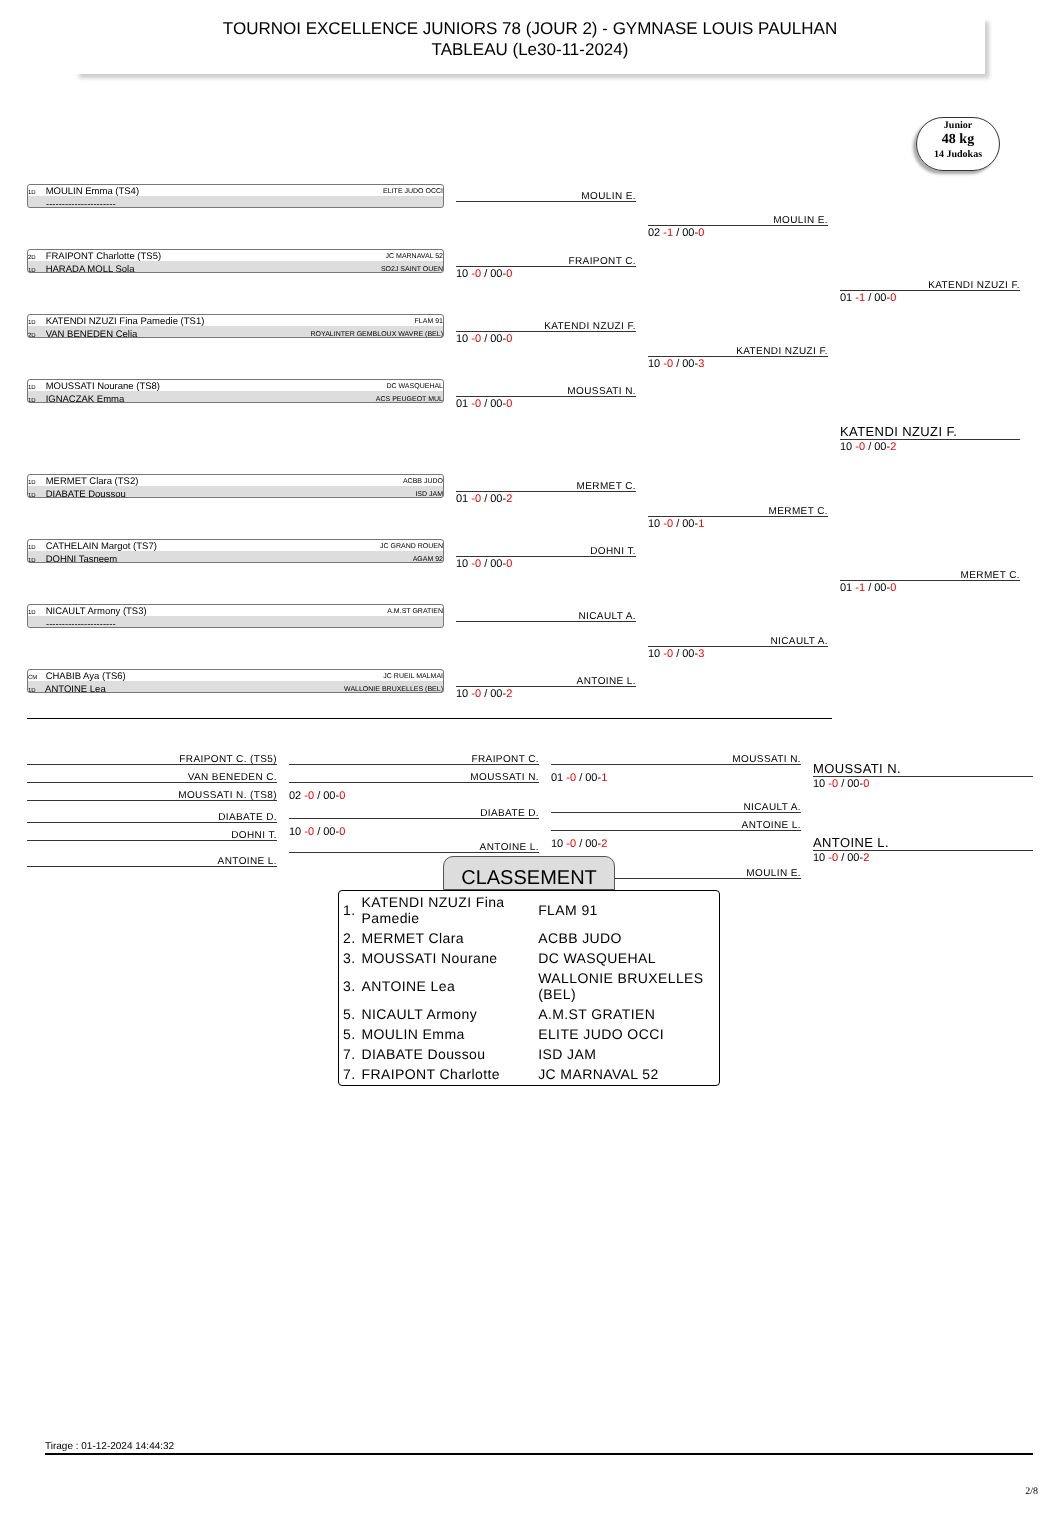TOURNOI EXCELLENCE JUNIORS 78 (JOUR 2) - GYMNASE LOUIS PAULHAN
TABLEAU (Le30-11-2024)
Junior
48 kg
14 Judokas
1D MOULIN Emma (TS4) ELITE JUDO OCCI
----------------------
2D FRAIPONT Charlotte (TS5) JC MARNAVAL 52
1D HARADA MOLL Sola SO2J SAINT OUEN
1D KATENDI NZUZI Fina Pamedie (TS1) FLAM 91
2D VAN BENEDEN Celia ROYALINTER GEMBLOUX WAVRE (BEL)
1D MOUSSATI Nourane (TS8) DC WASQUEHAL
1D IGNACZAK Emma ACS PEUGEOT MUL
1D MERMET Clara (TS2) ACBB JUDO
1D DIABATE Doussou ISD JAM
1D CATHELAIN Margot (TS7) JC GRAND ROUEN
1D DOHNI Tasneem AGAM 92
1D NICAULT Armony (TS3) A.M.ST GRATIEN
----------------------
CM CHABIB Aya (TS6) JC RUEIL MALMAI
1D ANTOINE Lea WALLONIE BRUXELLES (BEL)
MOULIN E.
FRAIPONT C.
10 -0 / 00-0
KATENDI NZUZI F.
10 -0 / 00-0
MOUSSATI N.
01 -0 / 00-0
MERMET C.
01 -0 / 00-2
DOHNI T.
10 -0 / 00-0
NICAULT A.
ANTOINE L.
10 -0 / 00-2
MOULIN E.
02 -1 / 00-0
KATENDI NZUZI F.
10 -0 / 00-3
MERMET C.
10 -0 / 00-1
NICAULT A.
10 -0 / 00-3
KATENDI NZUZI F.
01 -1 / 00-0
KATENDI NZUZI F.
10 -0 / 00-2
MERMET C.
01 -1 / 00-0
FRAIPONT C. (TS5)
VAN BENEDEN C.
MOUSSATI N. (TS8)
DIABATE D.
DOHNI T.
ANTOINE L.
FRAIPONT C.
MOUSSATI N.
02 -0 / 00-0
DIABATE D.
10 -0 / 00-0
ANTOINE L.
MOUSSATI N.
01 -0 / 00-1
NICAULT A.
ANTOINE L.
10 -0 / 00-2
MOULIN E.
MOUSSATI N.
10 -0 / 00-0
ANTOINE L.
10 -0 / 00-2
CLASSEMENT
| 1. | KATENDI NZUZI Fina Pamedie | FLAM 91 |
| 2. | MERMET Clara | ACBB JUDO |
| 3. | MOUSSATI Nourane | DC WASQUEHAL |
| 3. | ANTOINE Lea | WALLONIE BRUXELLES (BEL) |
| 5. | NICAULT Armony | A.M.ST GRATIEN |
| 5. | MOULIN Emma | ELITE JUDO OCCI |
| 7. | DIABATE Doussou | ISD JAM |
| 7. | FRAIPONT Charlotte | JC MARNAVAL 52 |
Tirage : 01-12-2024 14:44:32
2/8